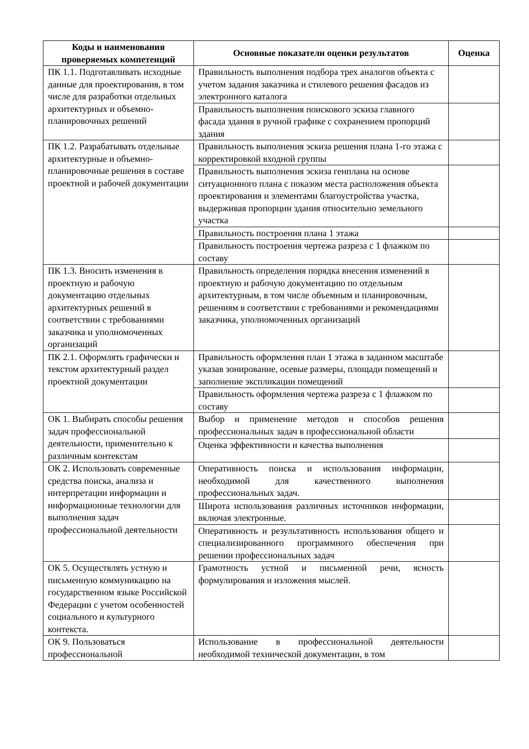| Коды и наименования проверяемых компетенций | Основные показатели оценки результатов | Оценка |
| --- | --- | --- |
| ПК 1.1. Подготавливать исходные данные для проектирования, в том числе для разработки отдельных архитектурных и объемно-планировочных решений | Правильность выполнения подбора трех аналогов объекта с учетом задания заказчика и стилевого решения фасадов из электронного каталога | |
| | Правильность выполнения поискового эскиза главного фасада здания в ручной графике с сохранением пропорций здания | |
| ПК 1.2. Разрабатывать отдельные архитектурные и объемно-планировочные решения в составе проектной и рабочей документации | Правильность выполнения эскиза решения плана 1-го этажа с корректировкой входной группы | |
| | Правильность выполнения эскиза генплана на основе ситуационного плана с показом места расположения объекта проектирования и элементами благоустройства участка, выдерживая пропорции здания относительно земельного участка | |
| | Правильность построения плана 1 этажа | |
| | Правильность построения чертежа разреза с 1 флажком по составу | |
| ПК 1.3. Вносить изменения в проектную и рабочую документацию отдельных архитектурных решений в соответствии с требованиями заказчика и уполномоченных организаций | Правильность определения порядка внесения изменений в проектную и рабочую документацию по отдельным архитектурным, в том числе объемным и планировочным, решениям в соответствии с требованиями и рекомендациями заказчика, уполномоченных организаций | |
| ПК 2.1. Оформлять графически и текстом архитектурный раздел проектной документации | Правильность оформления план 1 этажа в заданном масштабе указав зонирование, осевые размеры, площади помещений и заполнение экспликации помещений | |
| | Правильность оформления чертежа разреза с 1 флажком по составу | |
| ОК 1. Выбирать способы решения задач профессиональной деятельности, применительно к различным контекстам | Выбор и применение методов и способов решения профессиональных задач в профессиональной области | |
| | Оценка эффективности и качества выполнения | |
| ОК 2. Использовать современные средства поиска, анализа и интерпретации информации и информационные технологии для выполнения задач профессиональной деятельности | Оперативность поиска и использования информации, необходимой для качественного выполнения профессиональных задач. | |
| | Широта использования различных источников информации, включая электронные. | |
| | Оперативность и результативность использования общего и специализированного программного обеспечения при решении профессиональных задач | |
| ОК 5. Осуществлять устную и письменную коммуникацию на государственном языке Российской Федерации с учетом особенностей социального и культурного контекста. | Грамотность устной и письменной речи, ясность формулирования и изложения мыслей. | |
| ОК 9. Пользоваться профессиональной | Использование в профессиональной деятельности необходимой технической документации, в том | |